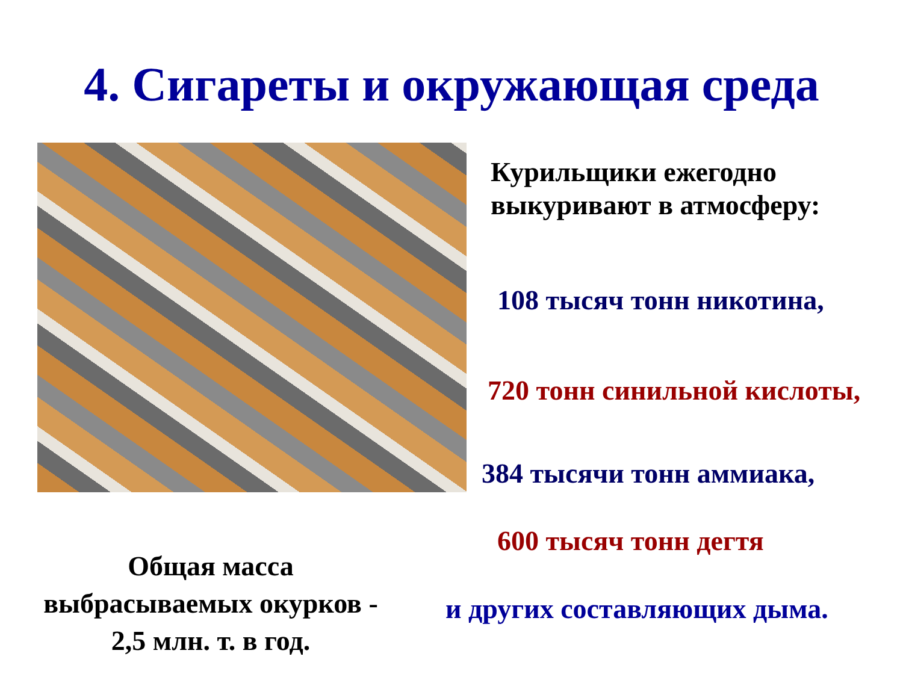4. Сигареты и окружающая среда
Курильщики ежегодно
выкуривают в атмосферу:
108 тысяч тонн никотина,
720 тонн синильной кислоты,
384 тысячи тонн аммиака,
600 тысяч тонн дегтя
и других составляющих дыма.
Общая масса
выбрасываемых окурков -
2,5 млн. т. в год.